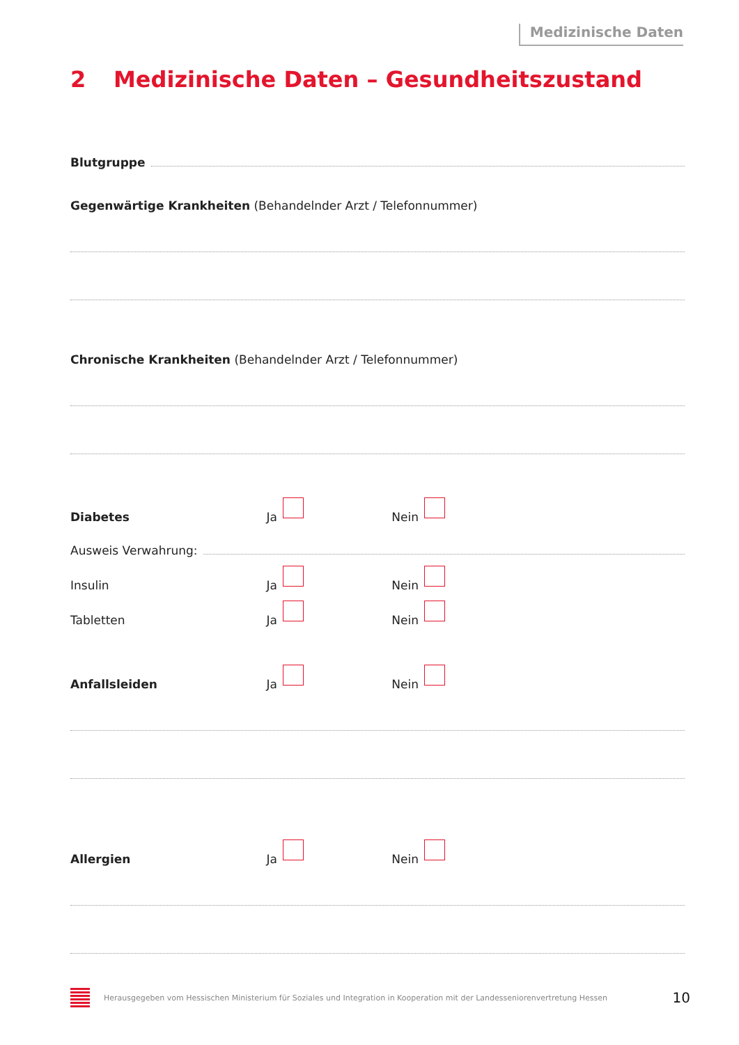Medizinische Daten
2 Medizinische Daten – Gesundheitszustand
Blutgruppe
Gegenwärtige Krankheiten (Behandelnder Arzt / Telefonnummer)
Chronische Krankheiten (Behandelnder Arzt / Telefonnummer)
Diabetes
Ja
Nein
Ausweis Verwahrung:
Insulin
Ja
Nein
Tabletten
Ja
Nein
Anfallsleiden
Ja
Nein
Allergien
Ja
Nein
Herausgegeben vom Hessischen Ministerium für Soziales und Integration in Kooperation mit der Landesseniorenvertretung Hessen
10